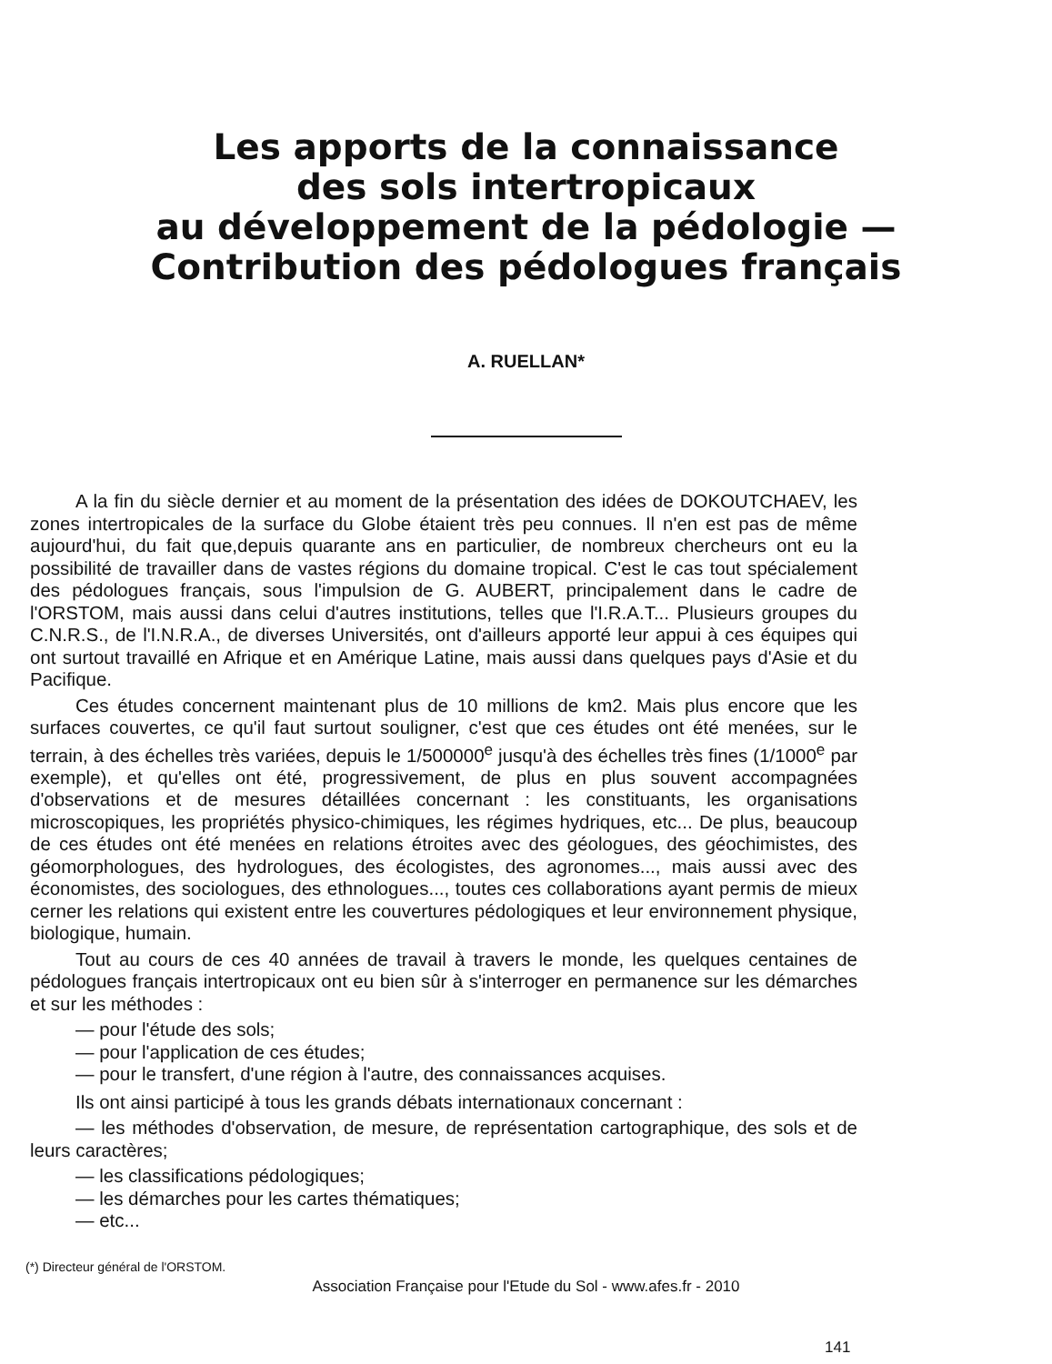Les apports de la connaissance
des sols intertropicaux
au développement de la pédologie —
Contribution des pédologues français
A. RUELLAN*
A la fin du siècle dernier et au moment de la présentation des idées de DOKOUTCHAEV, les zones intertropicales de la surface du Globe étaient très peu connues. Il n'en est pas de même aujourd'hui, du fait que,depuis quarante ans en particulier, de nombreux chercheurs ont eu la possibilité de travailler dans de vastes régions du domaine tropical. C'est le cas tout spécialement des pédologues français, sous l'impulsion de G. AUBERT, principalement dans le cadre de l'ORSTOM, mais aussi dans celui d'autres institutions, telles que l'I.R.A.T... Plusieurs groupes du C.N.R.S., de l'I.N.R.A., de diverses Universités, ont d'ailleurs apporté leur appui à ces équipes qui ont surtout travaillé en Afrique et en Amérique Latine, mais aussi dans quelques pays d'Asie et du Pacifique.
Ces études concernent maintenant plus de 10 millions de km2. Mais plus encore que les surfaces couvertes, ce qu'il faut surtout souligner, c'est que ces études ont été menées, sur le terrain, à des échelles très variées, depuis le 1/500000<sup>e</sup> jusqu'à des échelles très fines (1/1000<sup>e</sup> par exemple), et qu'elles ont été, progressivement, de plus en plus souvent accompagnées d'observations et de mesures détaillées concernant : les constituants, les organisations microscopiques, les propriétés physico-chimiques, les régimes hydriques, etc... De plus, beaucoup de ces études ont été menées en relations étroites avec des géologues, des géochimistes, des géomorphologues, des hydrologues, des écologistes, des agronomes..., mais aussi avec des économistes, des sociologues, des ethnologues..., toutes ces collaborations ayant permis de mieux cerner les relations qui existent entre les couvertures pédologiques et leur environnement physique, biologique, humain.
Tout au cours de ces 40 années de travail à travers le monde, les quelques centaines de pédologues français intertropicaux ont eu bien sûr à s'interroger en permanence sur les démarches et sur les méthodes :
— pour l'étude des sols;
— pour l'application de ces études;
— pour le transfert, d'une région à l'autre, des connaissances acquises.
Ils ont ainsi participé à tous les grands débats internationaux concernant :
— les méthodes d'observation, de mesure, de représentation cartographique, des sols et de leurs caractères;
— les classifications pédologiques;
— les démarches pour les cartes thématiques;
— etc...
(*) Directeur général de l'ORSTOM.
Association Française pour l'Etude du Sol - www.afes.fr - 2010
141